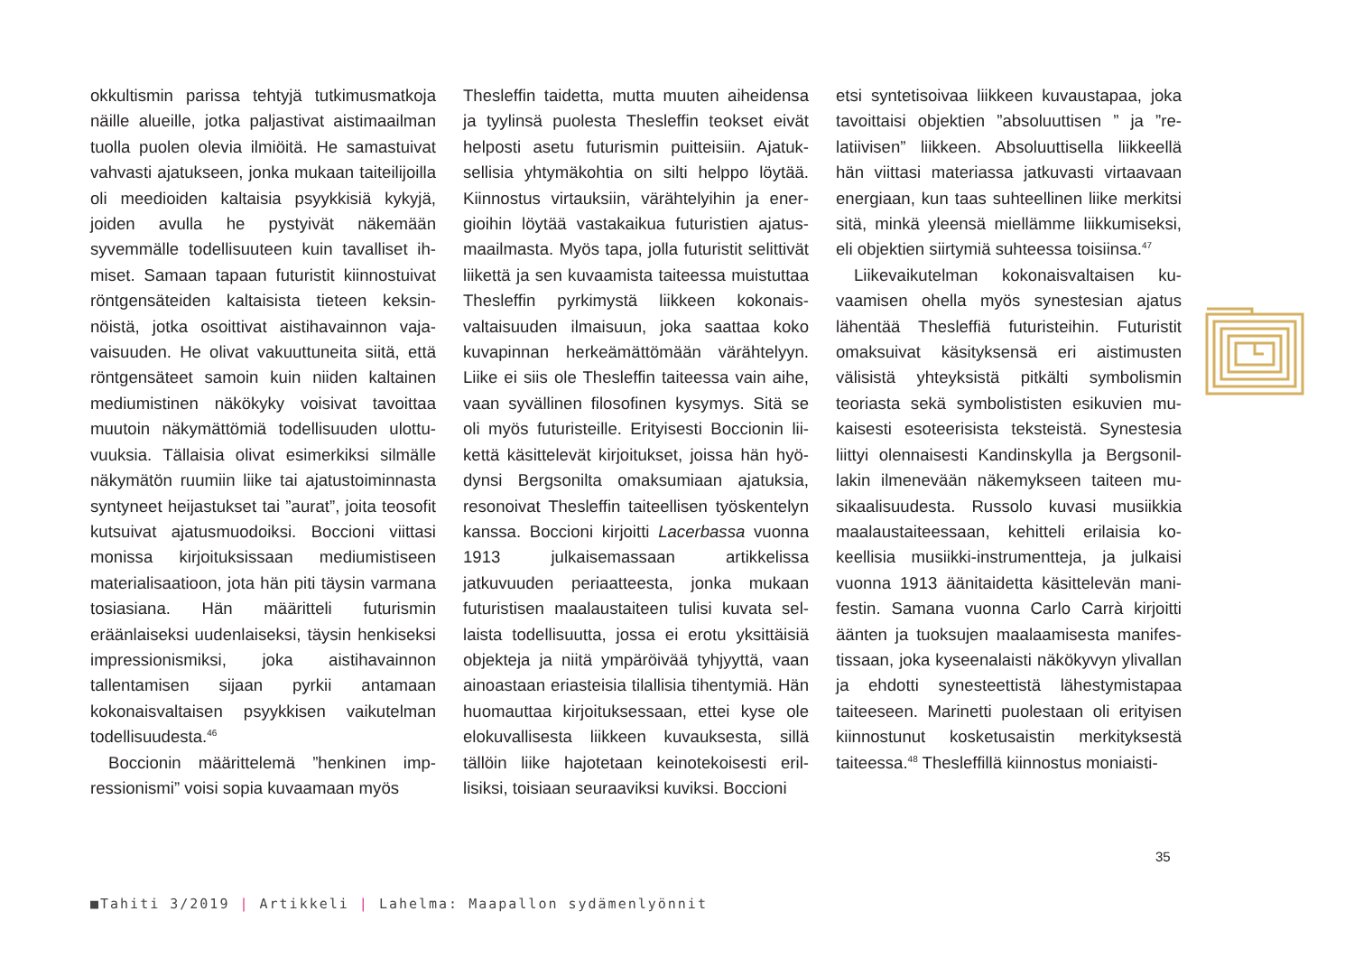okkultismin parissa tehtyjä tutkimusmatkoja näille alueille, jotka paljastivat aistimaailman tuolla puolen olevia ilmiöitä. He samastui­vat vahvasti ajatukseen, jonka mukaan tai­teilijoilla oli meedioiden kaltaisia psyykkisiä kykyjä, joiden avulla he pystyivät näkemään syvemmälle todellisuuteen kuin tavalliset ih­miset. Samaan tapaan futuristit kiinnostuivat röntgensäteiden kaltaisista tieteen keksin­nöistä, jotka osoittivat aistihavainnon vaja­vaisuuden. He olivat vakuuttuneita siitä, että röntgensäteet samoin kuin niiden kaltainen mediumistinen näkökyky voisivat tavoittaa muutoin näkymättömiä todellisuuden ulottu­vuuksia. Tällaisia olivat esimerkiksi silmälle näkymätön ruumiin liike tai ajatustoiminnas­ta syntyneet heijastukset tai ”aurat”, joita teosofit kutsuivat ajatusmuodoiksi. Boccioni viittasi monissa kirjoituksissaan mediumis­tiseen materialisaatioon, jota hän piti täysin varmana tosiasiana. Hän määritteli futuris­min eräänlaiseksi uudenlaiseksi, täysin hen­kiseksi impressionismiksi, joka aistihavain­non tallentamisen sijaan pyrkii antamaan kokonaisvaltaisen psyykkisen vaikutelman todellisuudesta.<sup>46</sup>
Boccionin määrittelemä ”henkinen imp­ressionismi” voisi sopia kuvaamaan myös
Thesleffin taidetta, mutta muuten aiheidensa ja tyylinsä puolesta Thesleffin teokset eivät helposti asetu futurismin puitteisiin. Ajatuk­sellisia yhtymäkohtia on silti helppo löytää. Kiinnostus virtauksiin, värähtelyihin ja ener­gioihin löytää vastakaikua futuristien ajatus­maailmasta. Myös tapa, jolla futuristit selittivät liikettä ja sen kuvaamista taiteessa muistut­taa Thesleffin pyrkimystä liikkeen kokonais­valtaisuuden ilmaisuun, joka saattaa koko kuvapinnan herkeämättömään värähtelyyn. Liike ei siis ole Thesleffin taiteessa vain aihe, vaan syvällinen filosofinen kysymys. Sitä se oli myös futuristeille. Erityisesti Boccionin lii­kettä käsittelevät kirjoitukset, joissa hän hyö­dynsi Bergsonilta omaksumiaan ajatuksia, resonoivat Thesleffin taiteellisen työsken­telyn kanssa. Boccioni kirjoitti Lacerbassa vuonna 1913 julkaisemassaan artikkelissa jatkuvuuden periaatteesta, jonka mukaan futuristisen maalaustaiteen tulisi kuvata sel­laista todellisuutta, jossa ei erotu yksittäisiä objekteja ja niitä ympäröivää tyhjyyttä, vaan ainoastaan eriasteisia tilallisia tihentymiä. Hän huomauttaa kirjoituksessaan, ettei kyse ole elokuvallisesta liikkeen kuvauksesta, sil­lä tällöin liike hajotetaan keinotekoisesti eril­lisiksi, toisiaan seuraaviksi kuviksi. Boccioni
etsi syntetisoivaa liikkeen kuvaustapaa, joka tavoittaisi objektien ”absoluuttisen ” ja ”re­latiivisen” liikkeen. Absoluuttisella liikkeellä hän viittasi materiassa jatkuvasti virtaavaan energiaan, kun taas suhteellinen liike mer­kitsi sitä, minkä yleensä miellämme liikku­miseksi, eli objektien siirtymiä suhteessa toisiinsa.<sup>47</sup>
Liikevaikutelman kokonaisvaltaisen ku­vaamisen ohella myös synestesian ajatus lähentää Thesleffiä futuristeihin. Futuristit omaksuivat käsityksensä eri aistimusten välisistä yhteyksistä pitkälti symbolismin teoriasta sekä symbolististen esikuvien mu­kaisesti esoteerisista teksteistä. Synestesia liittyi olennaisesti Kandinskylla ja Bergsonil­lakin ilmenevään näkemykseen taiteen mu­sikaalisuudesta. Russolo kuvasi musiikkia maalaustaiteessaan, kehitteli erilaisia ko­keellisia musiikki-instrumentteja, ja julkaisi vuonna 1913 äänitaidetta käsittelevän mani­festin. Samana vuonna Carlo Carrà kirjoitti äänten ja tuoksujen maalaamisesta manifes­tissaan, joka kyseenalaisti näkökyvyn ylival­lan ja ehdotti synesteettistä lähestymistapaa taiteeseen. Marinetti puolestaan oli erityisen kiinnostunut kosketusaistin merkityksestä taiteessa.<sup>48</sup> Thesleffillä kiinnostus moniaisti-
35
■Tahiti 3/2019 | Artikkeli | Lahelma: Maapallon sydämenlyönnit